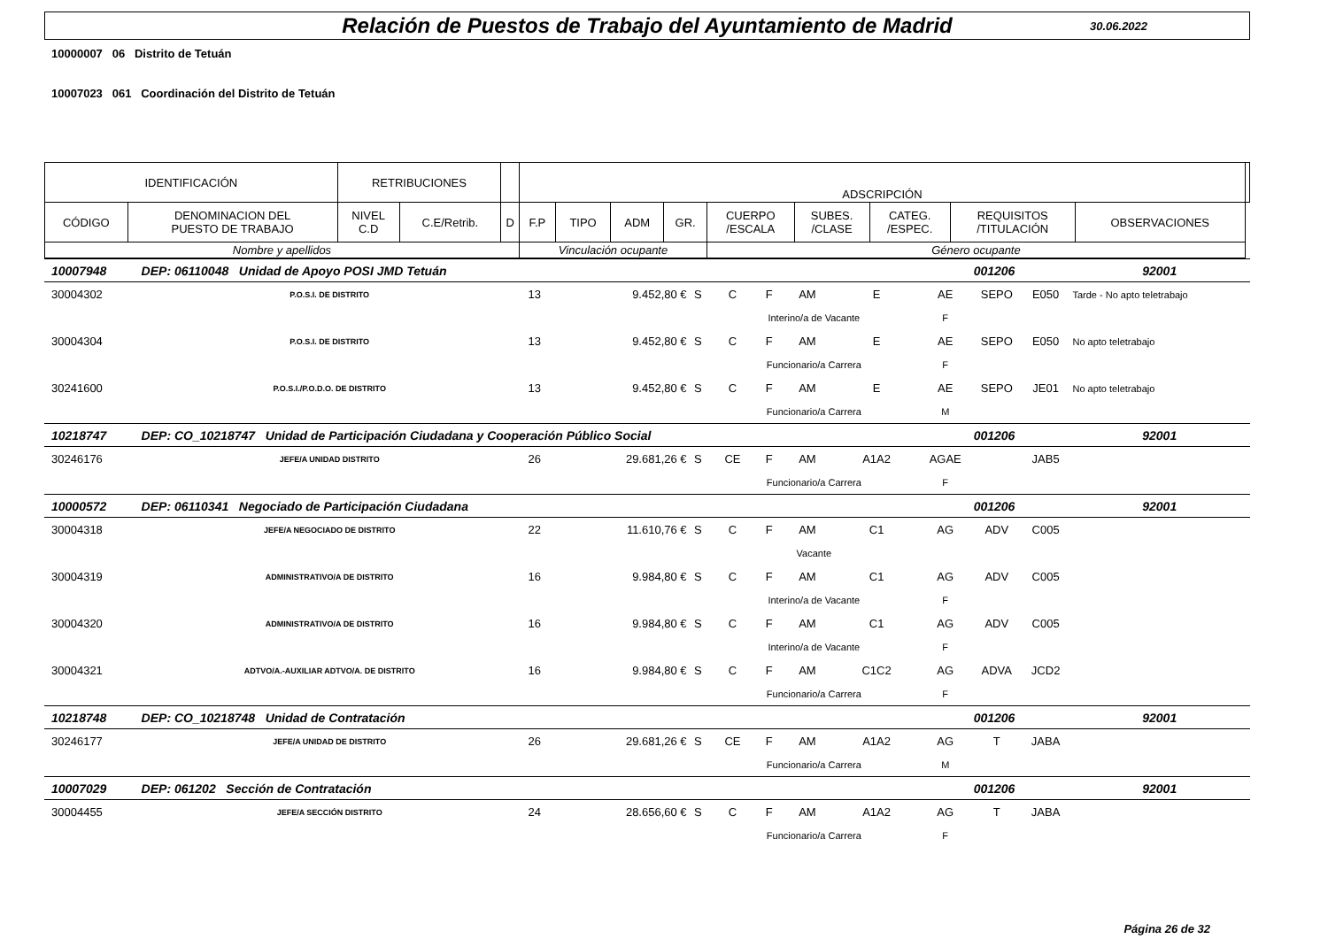Relación de Puestos de Trabajo del Ayuntamiento de Madrid
30.06.2022
10000007 06 Distrito de Tetuán
10007023 061 Coordinación del Distrito de Tetuán
| IDENTIFICACIÓN | | RETRIBUCIONES | | | ADSCRIPCIÓN | | | | | | | | | |
| CÓDIGO | DENOMINACION DEL PUESTO DE TRABAJO | NIVEL C.D | C.E/Retrib. | D | F.P | TIPO | ADM | GR. | CUERPO /ESCALA | SUBES. /CLASE | CATEG. /ESPEC. | REQUISITOS /TITULACIÓN | OBSERVACIONES | |
| Nombre y apellidos | | | | | Vinculación ocupante | | | | Género ocupante | | | | | |
| 10007948 | DEP: 06110048 Unidad de Apoyo POSI JMD Tetuán | | | | | | | | 001206 | | | 92001 | |
| 30004302 | P.O.S.I. DE DISTRITO | 13 | 9.452,80 € | S | C | F | AM | E | AE | SEPO | E050 | | Tarde - No apto teletrabajo |
| | | | | | Interino/a de Vacante | | | | F | | | | |
| 30004304 | P.O.S.I. DE DISTRITO | 13 | 9.452,80 € | S | C | F | AM | E | AE | SEPO | E050 | | No apto teletrabajo |
| | | | | | Funcionario/a Carrera | | | | F | | | | |
| 30241600 | P.O.S.I./P.O.D.O. DE DISTRITO | 13 | 9.452,80 € | S | C | F | AM | E | AE | SEPO | JE01 | | No apto teletrabajo |
| | | | | | Funcionario/a Carrera | | | | M | | | | |
| 10218747 | DEP: CO_10218747 Unidad de Participación Ciudadana y Cooperación Público Social | | | | | | | | 001206 | | | 92001 | |
| 30246176 | JEFE/A UNIDAD DISTRITO | 26 | 29.681,26 € | S | CE | F | AM | A1A2 | AGAE | | JAB5 | | |
| | | | | | Funcionario/a Carrera | | | | F | | | | |
| 10000572 | DEP: 06110341 Negociado de Participación Ciudadana | | | | | | | | 001206 | | | 92001 | |
| 30004318 | JEFE/A NEGOCIADO DE DISTRITO | 22 | 11.610,76 € | S | C | F | AM | C1 | AG | ADV | C005 | | |
| | | | | | Vacante | | | | | | | | |
| 30004319 | ADMINISTRATIVO/A DE DISTRITO | 16 | 9.984,80 € | S | C | F | AM | C1 | AG | ADV | C005 | | |
| | | | | | Interino/a de Vacante | | | | F | | | | |
| 30004320 | ADMINISTRATIVO/A DE DISTRITO | 16 | 9.984,80 € | S | C | F | AM | C1 | AG | ADV | C005 | | |
| | | | | | Interino/a de Vacante | | | | F | | | | |
| 30004321 | ADTVO/A.-AUXILIAR ADTVO/A. DE DISTRITO | 16 | 9.984,80 € | S | C | F | AM | C1C2 | AG | ADVA | JCD2 | | |
| | | | | | Funcionario/a Carrera | | | | F | | | | |
| 10218748 | DEP: CO_10218748 Unidad de Contratación | | | | | | | | 001206 | | | 92001 | |
| 30246177 | JEFE/A UNIDAD DE DISTRITO | 26 | 29.681,26 € | S | CE | F | AM | A1A2 | AG | T | JABA | | |
| | | | | | Funcionario/a Carrera | | | | M | | | | |
| 10007029 | DEP: 061202 Sección de Contratación | | | | | | | | 001206 | | | 92001 | |
| 30004455 | JEFE/A SECCIÓN DISTRITO | 24 | 28.656,60 € | S | C | F | AM | A1A2 | AG | T | JABA | | |
| | | | | | Funcionario/a Carrera | | | | F | | | | |
Página 26 de 32